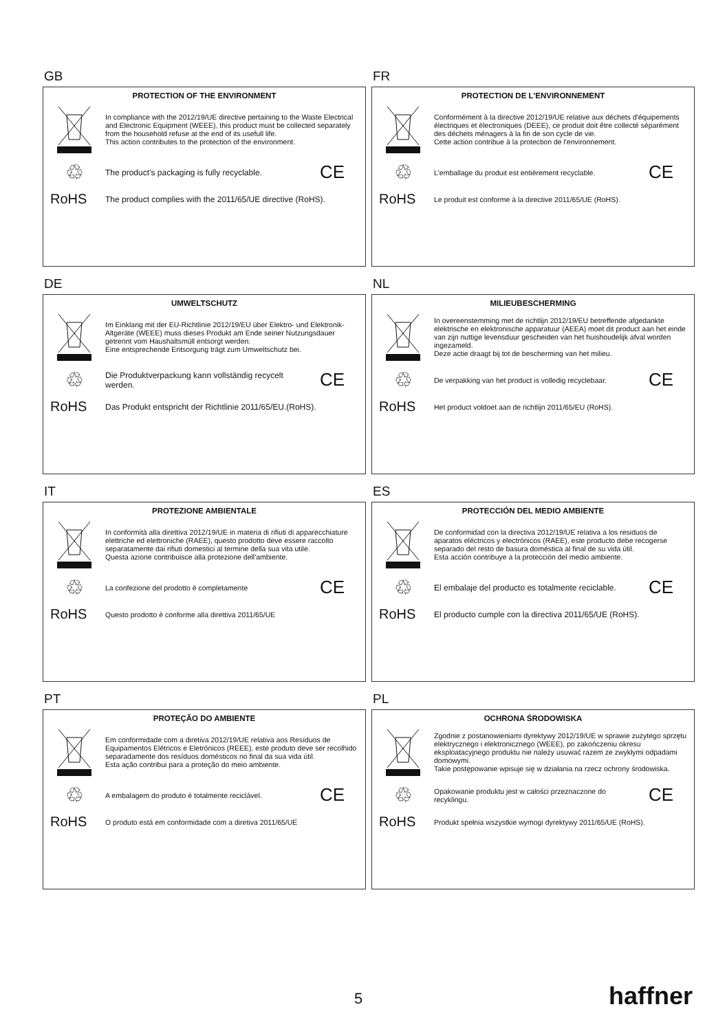GB
PROTECTION OF THE ENVIRONMENT
In compliance with the 2012/19/UE directive pertaining to the Waste Electrical and Electronic Equipment (WEEE), this product must be collected separately from the household refuse at the end of its usefull life.
This action contributes to the protection of the environment.
♲
The product’s packaging is fully recyclable.
CE
RoHS
The product complies with the 2011/65/UE directive (RoHS).
FR
PROTECTION DE L'ENVIRONNEMENT
Conformément à la directive 2012/19/UE relative aux déchets d'équipements électriques et électroniques (DEEE), ce produit doit être collecté séparément des déchets ménagers à la fin de son cycle de vie.
Cette action contribue à la protection de l'environnement.
♲
L'emballage du produit est entièrement recyclable.
CE
RoHS
Le produit est conforme à la directive 2011/65/UE (RoHS).
DE
UMWELTSCHUTZ
Im Einklang mit der EU-Richtlinie 2012/19/EU über Elektro- und Elektronik-Altgeräte (WEEE) muss dieses Produkt am Ende seiner Nutzungsdauer getrennt vom Haushaltsmüll entsorgt werden.
Eine entsprechende Entsorgung trägt zum Umweltschutz bei.
♲
Die Produktverpackung kann vollständig recycelt werden.
CE
RoHS
Das Produkt entspricht der Richtlinie 2011/65/EU.(RoHS).
NL
MILIEUBESCHERMING
In overeenstemming met de richtlijn 2012/19/EU betreffende afgedankte elektrische en elektronische apparatuur (AEEA) moet dit product aan het einde van zijn nuttige levensduur gescheiden van het huishoudelijk afval worden ingezameld.
Deze actie draagt bij tot de bescherming van het milieu.
♲
De verpakking van het product is volledig recyclebaar.
CE
RoHS
Het product voldoet aan de richtlijn 2011/65/EU (RoHS).
IT
PROTEZIONE AMBIENTALE
In conformità alla direttiva 2012/19/UE in materia di rifiuti di apparecchiature elettriche ed elettroniche (RAEE), questo prodotto deve essere raccolto separatamente dai rifiuti domestici al termine della sua vita utile.
Questa azione contribuisce alla protezione dell'ambiente.
♲
La confezione del prodotto è completamente
CE
RoHS
Questo prodotto è conforme alla direttiva 2011/65/UE
ES
PROTECCIÓN DEL MEDIO AMBIENTE
De conformidad con la directiva 2012/19/UE relativa a los residuos de aparatos eléctricos y electrónicos (RAEE), este producto debe recogerse separado del resto de basura doméstica al final de su vida útil.
Esta acción contribuye a la protección del medio ambiente.
♲
El embalaje del producto es totalmente reciclable.
CE
RoHS
El producto cumple con la directiva 2011/65/UE (RoHS).
PT
PROTEÇÃO DO AMBIENTE
Em conformidade com a diretiva 2012/19/UE relativa aos Resíduos de Equipamentos Elétricos e Eletrónicos (REEE), este produto deve ser recolhido separadamente dos resíduos domésticos no final da sua vida útil.
Esta ação contribui para a proteção do meio ambiente.
♲
A embalagem do produto é totalmente reciclável.
CE
RoHS
O produto está em conformidade com a diretiva 2011/65/UE
PL
OCHRONA ŚRODOWISKA
Zgodnie z postanowieniami dyrektywy 2012/19/UE w sprawie zużytego sprzętu elektrycznego i elektronicznego (WEEE), po zakończeniu okresu eksploatacyjnego produktu nie należy usuwać razem ze zwykłymi odpadami domowymi.
Takie postępowanie wpisuje się w działania na rzecz ochrony środowiska.
♲
Opakowanie produktu jest w całości przeznaczone do recyklingu.
CE
RoHS
Produkt spełnia wszystkie wymogi dyrektywy 2011/65/UE (RoHS).
5 haffner